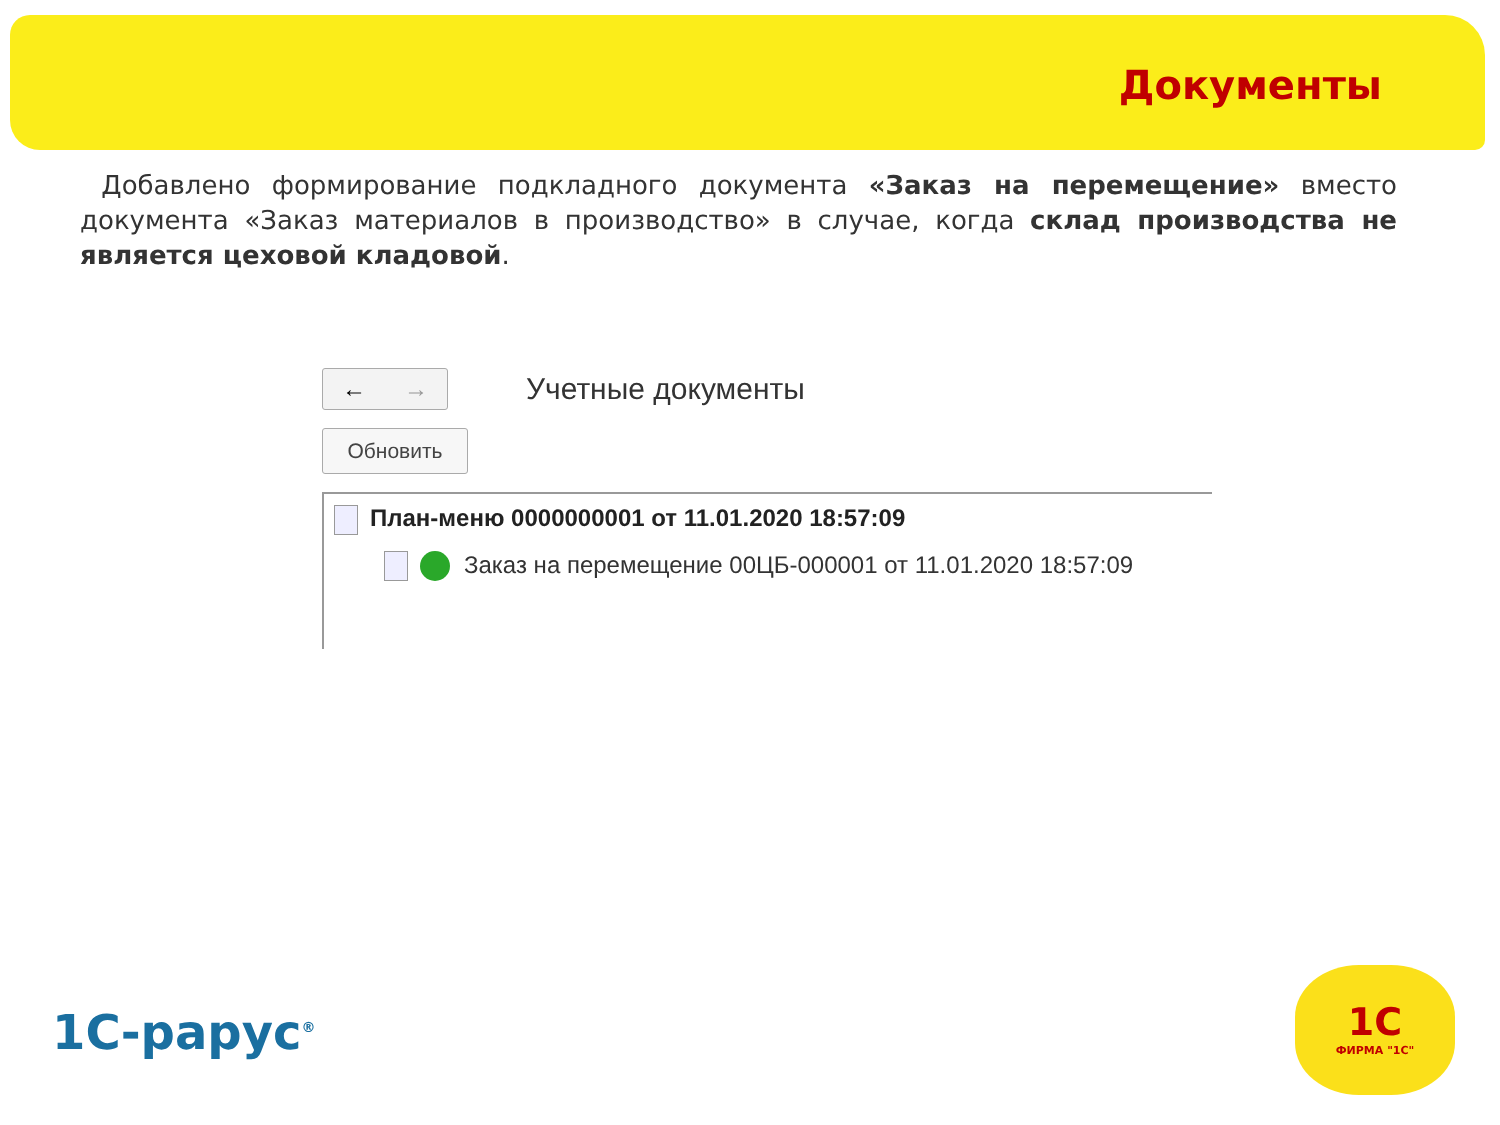Документы
Добавлено формирование подкладного документа «Заказ на перемещение» вместо документа «Заказ материалов в производство» в случае, когда склад производства не является цеховой кладовой.
← →
Учетные документы
Обновить
План-меню 0000000001 от 11.01.2020 18:57:09
Заказ на перемещение 00ЦБ-000001 от 11.01.2020 18:57:09
1С-рарус<sup>®</sup>
1С
ФИРМА "1С"